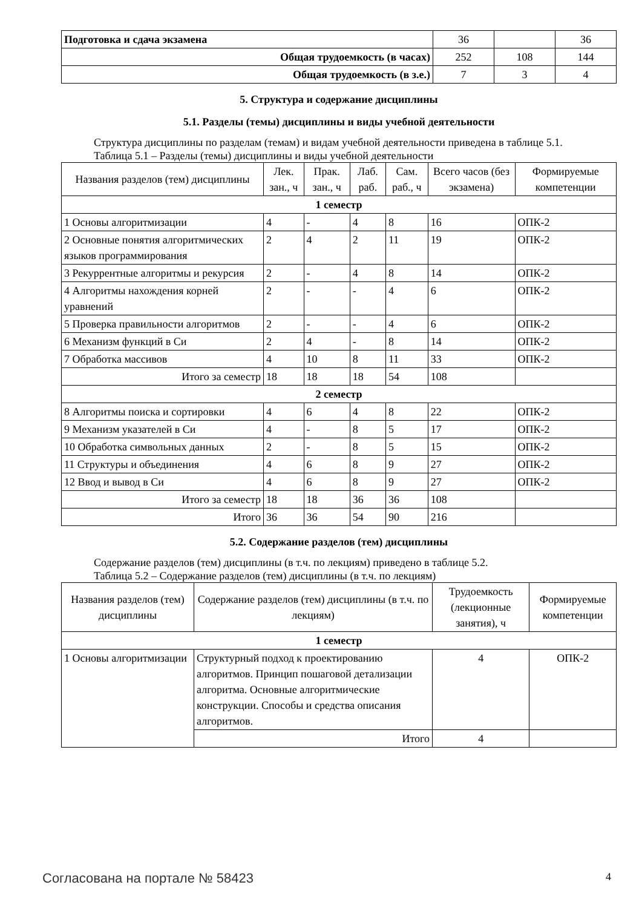| Подготовка и сдача экзамена | 36 | | 36 |
| Общая трудоемкость (в часах) | 252 | 108 | 144 |
| Общая трудоемкость (в з.е.) | 7 | 3 | 4 |
5. Структура и содержание дисциплины
5.1. Разделы (темы) дисциплины и виды учебной деятельности
Структура дисциплины по разделам (темам) и видам учебной деятельности приведена в таблице 5.1.
Таблица 5.1 – Разделы (темы) дисциплины и виды учебной деятельности
| Названия разделов (тем) дисциплины | Лек. зан., ч | Прак. зан., ч | Лаб. раб. | Сам. раб., ч | Всего часов (без экзамена) | Формируемые компетенции |
| --- | --- | --- | --- | --- | --- | --- |
| 1 семестр | | | | | | |
| 1 Основы алгоритмизации | 4 | - | 4 | 8 | 16 | ОПК-2 |
| 2 Основные понятия алгоритмических языков программирования | 2 | 4 | 2 | 11 | 19 | ОПК-2 |
| 3 Рекуррентные алгоритмы и рекурсия | 2 | - | 4 | 8 | 14 | ОПК-2 |
| 4 Алгоритмы нахождения корней уравнений | 2 | - | - | 4 | 6 | ОПК-2 |
| 5 Проверка правильности алгоритмов | 2 | - | - | 4 | 6 | ОПК-2 |
| 6 Механизм функций в Си | 2 | 4 | - | 8 | 14 | ОПК-2 |
| 7 Обработка массивов | 4 | 10 | 8 | 11 | 33 | ОПК-2 |
| Итого за семестр | 18 | 18 | 18 | 54 | 108 | |
| 2 семестр | | | | | | |
| 8 Алгоритмы поиска и сортировки | 4 | 6 | 4 | 8 | 22 | ОПК-2 |
| 9 Механизм указателей в Си | 4 | - | 8 | 5 | 17 | ОПК-2 |
| 10 Обработка символьных данных | 2 | - | 8 | 5 | 15 | ОПК-2 |
| 11 Структуры и объединения | 4 | 6 | 8 | 9 | 27 | ОПК-2 |
| 12 Ввод и вывод в Си | 4 | 6 | 8 | 9 | 27 | ОПК-2 |
| Итого за семестр | 18 | 18 | 36 | 36 | 108 | |
| Итого | 36 | 36 | 54 | 90 | 216 | |
5.2. Содержание разделов (тем) дисциплины
Содержание разделов (тем) дисциплины (в т.ч. по лекциям) приведено в таблице 5.2.
Таблица 5.2 – Содержание разделов (тем) дисциплины (в т.ч. по лекциям)
| Названия разделов (тем) дисциплины | Содержание разделов (тем) дисциплины (в т.ч. по лекциям) | Трудоемкость (лекционные занятия), ч | Формируемые компетенции |
| --- | --- | --- | --- |
| 1 семестр | | | |
| 1 Основы алгоритмизации | Структурный подход к проектированию алгоритмов. Принцип пошаговой детализации алгоритма. Основные алгоритмические конструкции. Способы и средства описания алгоритмов. | 4 | ОПК-2 |
| | Итого | 4 | |
Согласована на портале № 58423 4